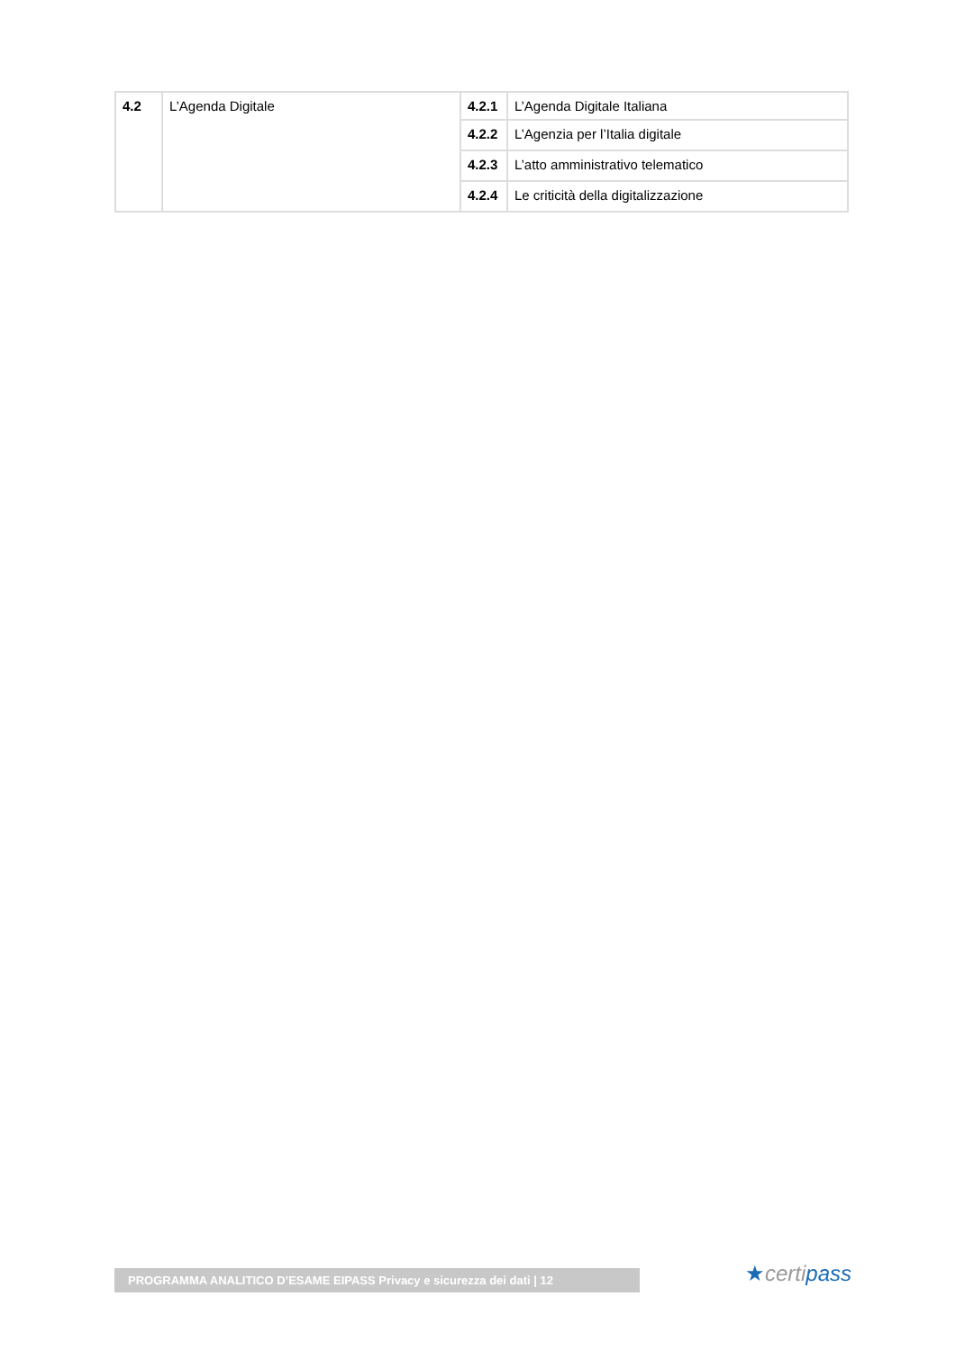| 4.2 | L’Agenda Digitale | 4.2.1 | L’Agenda Digitale Italiana |
| | | 4.2.2 | L’Agenzia per l’Italia digitale |
| | | 4.2.3 | L’atto amministrativo telematico |
| | | 4.2.4 | Le criticità della digitalizzazione |
PROGRAMMA ANALITICO D’ESAME EIPASS Privacy e sicurezza dei dati | 12 ★certipass